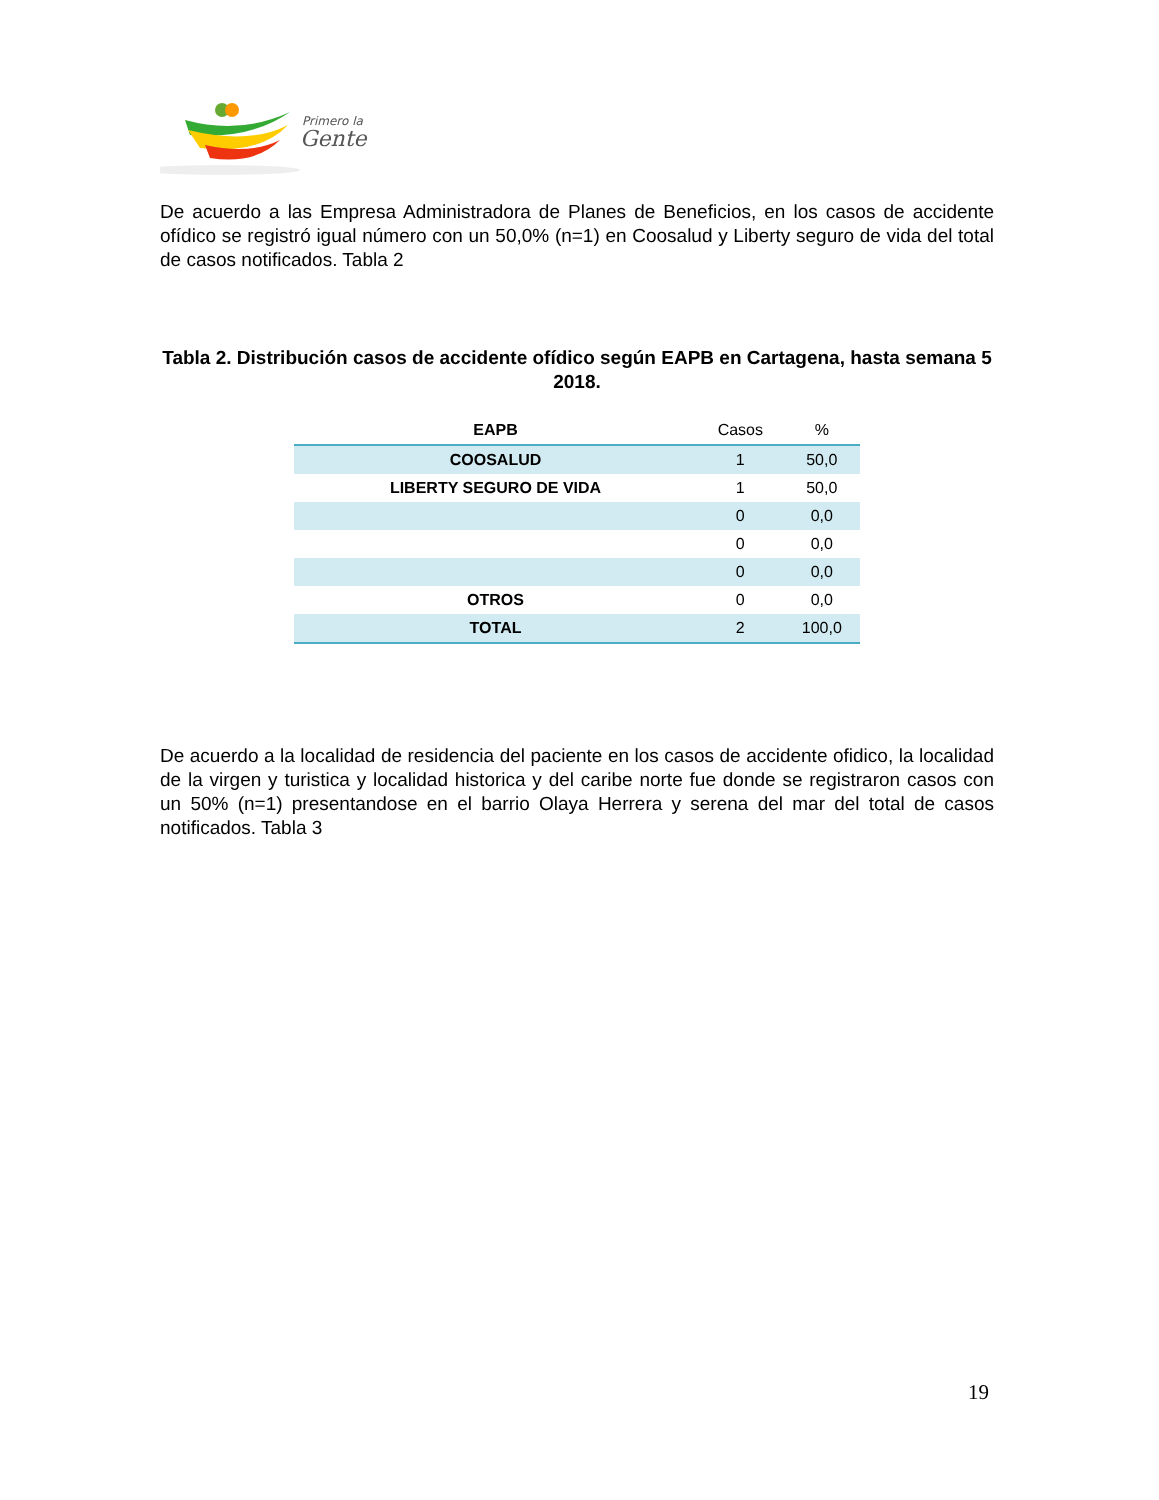Primero la
Gente
De acuerdo a las Empresa Administradora de Planes de Beneficios, en los casos de accidente ofídico se registró igual número con un 50,0% (n=1) en Coosalud y Liberty seguro de vida del total de casos notificados. Tabla 2
Tabla 2. Distribución casos de accidente ofídico según EAPB en Cartagena, hasta semana 5 2018.
| EAPB | Casos | % |
| --- | --- | --- |
| COOSALUD | 1 | 50,0 |
| LIBERTY SEGURO DE VIDA | 1 | 50,0 |
| | 0 | 0,0 |
| | 0 | 0,0 |
| | 0 | 0,0 |
| OTROS | 0 | 0,0 |
| TOTAL | 2 | 100,0 |
De acuerdo a la localidad de residencia del paciente en los casos de accidente ofidico, la localidad de la virgen y turistica y localidad historica y del caribe norte fue donde se registraron casos con un 50% (n=1) presentandose en el barrio Olaya Herrera y serena del mar del total de casos notificados. Tabla 3
19